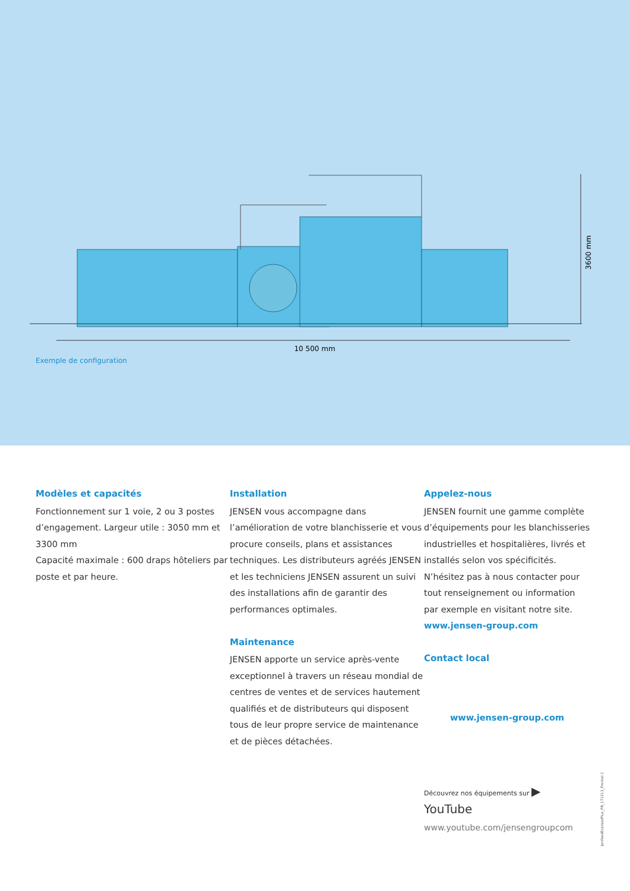10 500 mm
3600 mm
Exemple de configuration
Modèles et capacités
Fonctionnement sur 1 voie, 2 ou 3 postes d’engagement. Largeur utile : 3050 mm et 3300 mm
Capacité maximale : 600 draps hôteliers par poste et par heure.
Installation
JENSEN vous accompagne dans l’amélioration de votre blanchisserie et vous procure conseils, plans et assistances techniques. Les distributeurs agréés JENSEN et les techniciens JENSEN assurent un suivi des installations afin de garantir des performances optimales.
Maintenance
JENSEN apporte un service après-vente exceptionnel à travers un réseau mondial de centres de ventes et de services hautement qualifiés et de distributeurs qui disposent tous de leur propre service de maintenance et de pièces détachées.
Appelez-nous
JENSEN fournit une gamme complète d’équipements pour les blanchisseries industrielles et hospitalières, livrés et installés selon vos spécificités. N’hésitez pas à nous contacter pour tout renseignement ou information par exemple en visitant notre site.
www.jensen-group.com
Contact local
www.jensen-group.com
Découvrez nos équipements sur ▶ YouTube
www.youtube.com/jensengroupcom
JenfeedExpressPlus_FR_171213_Frontal-1